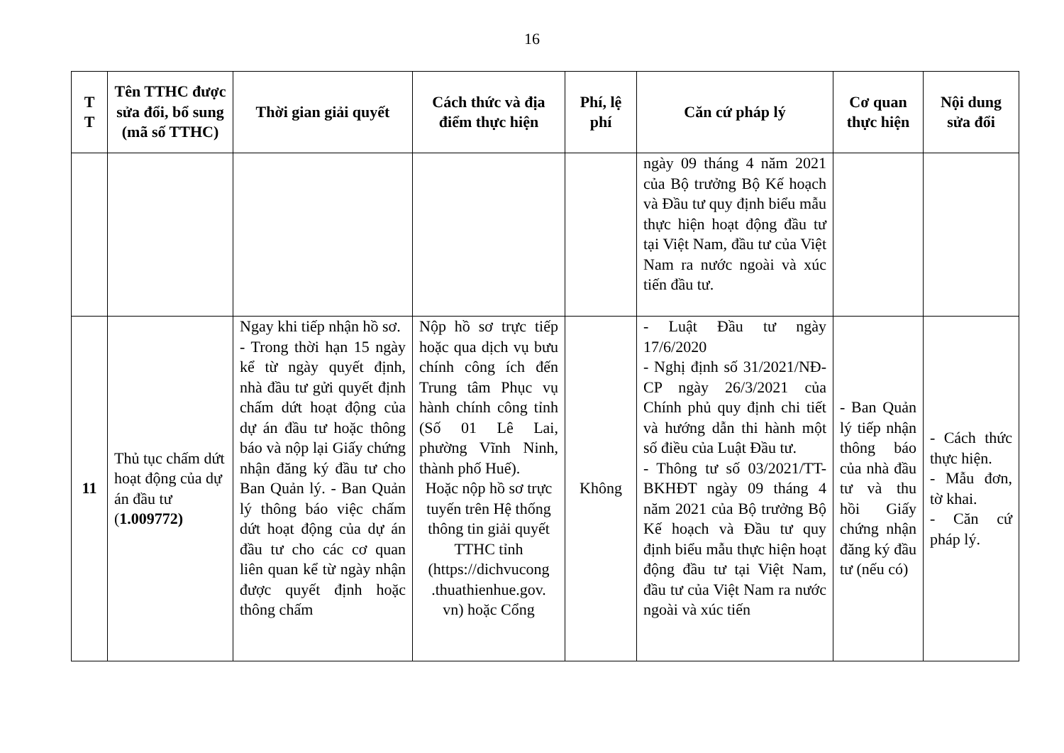16
| T T | Tên TTHC được sửa đổi, bổ sung (mã số TTHC) | Thời gian giải quyết | Cách thức và địa điểm thực hiện | Phí, lệ phí | Căn cứ pháp lý | Cơ quan thực hiện | Nội dung sửa đổi |
| --- | --- | --- | --- | --- | --- | --- | --- |
| | | | | | ngày 09 tháng 4 năm 2021 của Bộ trưởng Bộ Kế hoạch và Đầu tư quy định biểu mẫu thực hiện hoạt động đầu tư tại Việt Nam, đầu tư của Việt Nam ra nước ngoài và xúc tiến đầu tư. | | |
| 11 | Thủ tục chấm dứt hoạt động của dự án đầu tư ( 1.009772) | Ngay khi tiếp nhận hồ sơ. - Trong thời hạn 15 ngày kể từ ngày quyết định, nhà đầu tư gửi quyết định chấm dứt hoạt động của dự án đầu tư hoặc thông báo và nộp lại Giấy chứng nhận đăng ký đầu tư cho Ban Quản lý. - Ban Quản lý thông báo việc chấm dứt hoạt động của dự án đầu tư cho các cơ quan liên quan kể từ ngày nhận được quyết định hoặc thông chấm | Nộp hồ sơ trực tiếp hoặc qua dịch vụ bưu chính công ích đến Trung tâm Phục vụ hành chính công tỉnh (Số 01 Lê Lai, phường Vĩnh Ninh, thành phố Huế). Hoặc nộp hồ sơ trực tuyến trên Hệ thống thông tin giải quyết TTHC tỉnh (https://dichvucong .thuathienhue.gov. vn) hoặc Cổng | Không | - Luật Đầu tư ngày 17/6/2020 - Nghị định số 31/2021/NĐ-CP ngày 26/3/2021 của Chính phủ quy định chi tiết và hướng dẫn thi hành một số điều của Luật Đầu tư. - Thông tư số 03/2021/TT-BKHĐT ngày 09 tháng 4 năm 2021 của Bộ trưởng Bộ Kế hoạch và Đầu tư quy định biểu mẫu thực hiện hoạt động đầu tư tại Việt Nam, đầu tư của Việt Nam ra nước ngoài và xúc tiến | - Ban Quản lý tiếp nhận thông báo của nhà đầu tư và thu hồi Giấy chứng nhận đăng ký đầu tư (nếu có) | - Cách thức thực hiện. - Mẫu đơn, tờ khai. - Căn cứ pháp lý. |